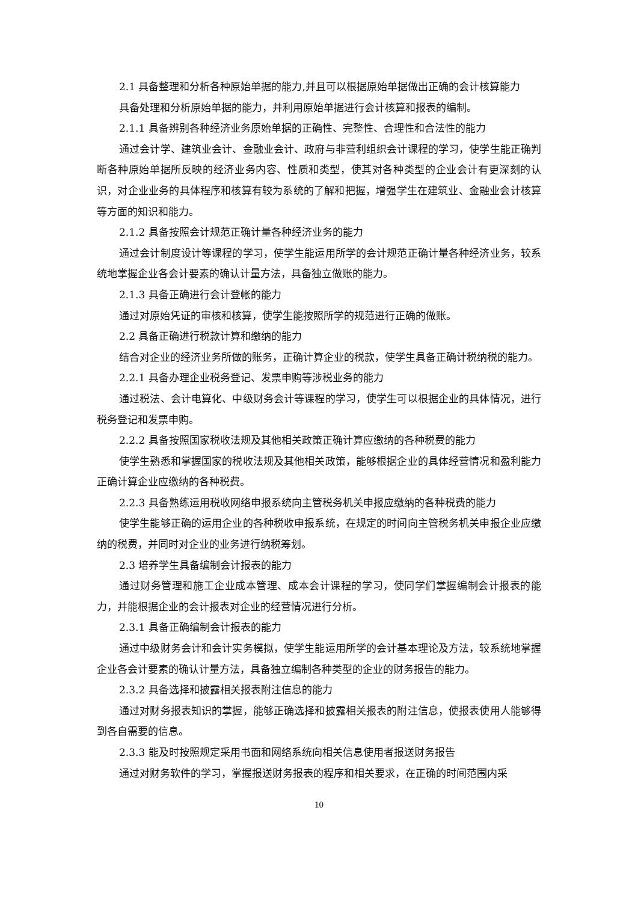2.1 具备整理和分析各种原始单据的能力,并且可以根据原始单据做出正确的会计核算能力
具备处理和分析原始单据的能力，并利用原始单据进行会计核算和报表的编制。
2.1.1 具备辨别各种经济业务原始单据的正确性、完整性、合理性和合法性的能力
通过会计学、建筑业会计、金融业会计、政府与非营利组织会计课程的学习，使学生能正确判断各种原始单据所反映的经济业务内容、性质和类型，使其对各种类型的企业会计有更深刻的认识，对企业业务的具体程序和核算有较为系统的了解和把握，增强学生在建筑业、金融业会计核算等方面的知识和能力。
2.1.2 具备按照会计规范正确计量各种经济业务的能力
通过会计制度设计等课程的学习，使学生能运用所学的会计规范正确计量各种经济业务，较系统地掌握企业各会计要素的确认计量方法，具备独立做账的能力。
2.1.3 具备正确进行会计登帐的能力
通过对原始凭证的审核和核算，使学生能按照所学的规范进行正确的做账。
2.2 具备正确进行税款计算和缴纳的能力
结合对企业的经济业务所做的账务，正确计算企业的税款，使学生具备正确计税纳税的能力。
2.2.1 具备办理企业税务登记、发票申购等涉税业务的能力
通过税法、会计电算化、中级财务会计等课程的学习，使学生可以根据企业的具体情况，进行税务登记和发票申购。
2.2.2 具备按照国家税收法规及其他相关政策正确计算应缴纳的各种税费的能力
使学生熟悉和掌握国家的税收法规及其他相关政策，能够根据企业的具体经营情况和盈利能力正确计算企业应缴纳的各种税费。
2.2.3 具备熟练运用税收网络申报系统向主管税务机关申报应缴纳的各种税费的能力
使学生能够正确的运用企业的各种税收申报系统，在规定的时间向主管税务机关申报企业应缴纳的税费，并同时对企业的业务进行纳税筹划。
2.3 培养学生具备编制会计报表的能力
通过财务管理和施工企业成本管理、成本会计课程的学习，使同学们掌握编制会计报表的能力，并能根据企业的会计报表对企业的经营情况进行分析。
2.3.1 具备正确编制会计报表的能力
通过中级财务会计和会计实务模拟，使学生能运用所学的会计基本理论及方法，较系统地掌握企业各会计要素的确认计量方法，具备独立编制各种类型的企业的财务报告的能力。
2.3.2 具备选择和披露相关报表附注信息的能力
通过对财务报表知识的掌握，能够正确选择和披露相关报表的附注信息，使报表使用人能够得到各自需要的信息。
2.3.3 能及时按照规定采用书面和网络系统向相关信息使用者报送财务报告
通过对财务软件的学习，掌握报送财务报表的程序和相关要求，在正确的时间范围内采
10